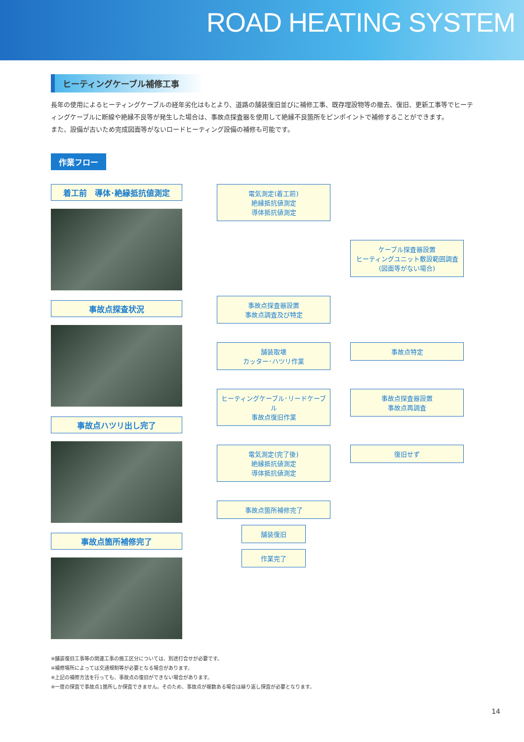ROAD HEATING SYSTEM
ヒーティングケーブル補修工事
長年の使用によるヒーティングケーブルの経年劣化はもとより、道路の舗装復旧並びに補修工事、既存埋設物等の撤去、復旧、更新工事等でヒーティングケーブルに断線や絶縁不良等が発生した場合は、事故点探査器を使用して絶縁不良箇所をピンポイントで補修することができます。
また、設備が古いため完成図面等がないロードヒーティング設備の補修も可能です。
作業フロー
着工前　導体･絶縁抵抗値測定
事故点探査状況
事故点ハツリ出し完了
事故点箇所補修完了
電気測定(着工前)
絶縁抵抗値測定
導体抵抗値測定
ケーブル探査器設置
ヒーティングユニット敷設範囲調査
(図面等がない場合)
事故点探査器設置
事故点調査及び特定
舗装取壊
カッター･ハツリ作業
事故点特定
ヒーティングケーブル･リードケーブル
事故点復旧作業
事故点探査器設置
事故点再調査
電気測定(完了後)
絶縁抵抗値測定
導体抵抗値測定
復旧せず
事故点箇所補修完了
舗装復旧
作業完了
※舗装復旧工事等の関連工事の施工区分については、別途打合せが必要です。
※補修場所によっては交通規制等が必要となる場合があります。
※上記の補修方法を行っても、事故点の復旧ができない場合があります。
※一度の探査で事故点1箇所しか探査できません。そのため、事故点が複数ある場合は繰り返し探査が必要となります。
14